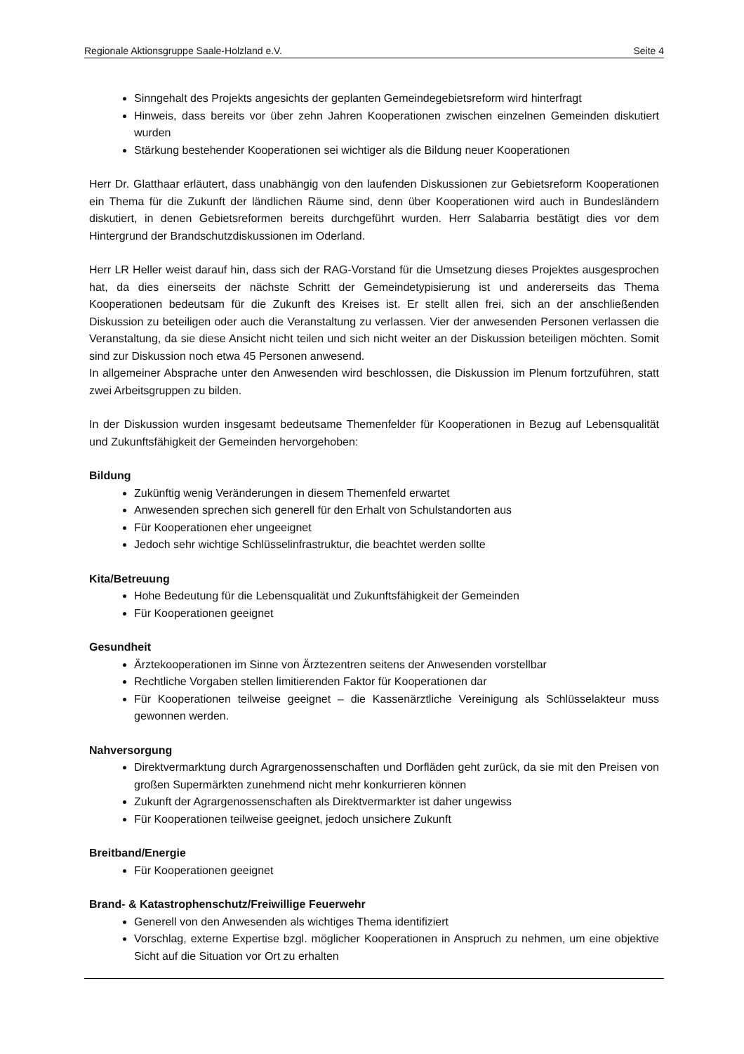Regionale Aktionsgruppe Saale-Holzland e.V. Seite 4
Sinngehalt des Projekts angesichts der geplanten Gemeindegebietsreform wird hinterfragt
Hinweis, dass bereits vor über zehn Jahren Kooperationen zwischen einzelnen Gemeinden diskutiert wurden
Stärkung bestehender Kooperationen sei wichtiger als die Bildung neuer Kooperationen
Herr Dr. Glatthaar erläutert, dass unabhängig von den laufenden Diskussionen zur Gebietsreform Kooperationen ein Thema für die Zukunft der ländlichen Räume sind, denn über Kooperationen wird auch in Bundesländern diskutiert, in denen Gebietsreformen bereits durchgeführt wurden. Herr Salabarria bestätigt dies vor dem Hintergrund der Brandschutzdiskussionen im Oderland.
Herr LR Heller weist darauf hin, dass sich der RAG-Vorstand für die Umsetzung dieses Projektes ausgesprochen hat, da dies einerseits der nächste Schritt der Gemeindetypisierung ist und andererseits das Thema Kooperationen bedeutsam für die Zukunft des Kreises ist. Er stellt allen frei, sich an der anschließenden Diskussion zu beteiligen oder auch die Veranstaltung zu verlassen. Vier der anwesenden Personen verlassen die Veranstaltung, da sie diese Ansicht nicht teilen und sich nicht weiter an der Diskussion beteiligen möchten. Somit sind zur Diskussion noch etwa 45 Personen anwesend.
In allgemeiner Absprache unter den Anwesenden wird beschlossen, die Diskussion im Plenum fortzuführen, statt zwei Arbeitsgruppen zu bilden.
In der Diskussion wurden insgesamt bedeutsame Themenfelder für Kooperationen in Bezug auf Lebensqualität und Zukunftsfähigkeit der Gemeinden hervorgehoben:
Bildung
Zukünftig wenig Veränderungen in diesem Themenfeld erwartet
Anwesenden sprechen sich generell für den Erhalt von Schulstandorten aus
Für Kooperationen eher ungeeignet
Jedoch sehr wichtige Schlüsselinfrastruktur, die beachtet werden sollte
Kita/Betreuung
Hohe Bedeutung für die Lebensqualität und Zukunftsfähigkeit der Gemeinden
Für Kooperationen geeignet
Gesundheit
Ärztekooperationen im Sinne von Ärztezentren seitens der Anwesenden vorstellbar
Rechtliche Vorgaben stellen limitierenden Faktor für Kooperationen dar
Für Kooperationen teilweise geeignet – die Kassenärztliche Vereinigung als Schlüsselakteur muss gewonnen werden.
Nahversorgung
Direktvermarktung durch Agrargenossenschaften und Dorfläden geht zurück, da sie mit den Preisen von großen Supermärkten zunehmend nicht mehr konkurrieren können
Zukunft der Agrargenossenschaften als Direktvermarkter ist daher ungewiss
Für Kooperationen teilweise geeignet, jedoch unsichere Zukunft
Breitband/Energie
Für Kooperationen geeignet
Brand- & Katastrophenschutz/Freiwillige Feuerwehr
Generell von den Anwesenden als wichtiges Thema identifiziert
Vorschlag, externe Expertise bzgl. möglicher Kooperationen in Anspruch zu nehmen, um eine objektive Sicht auf die Situation vor Ort zu erhalten